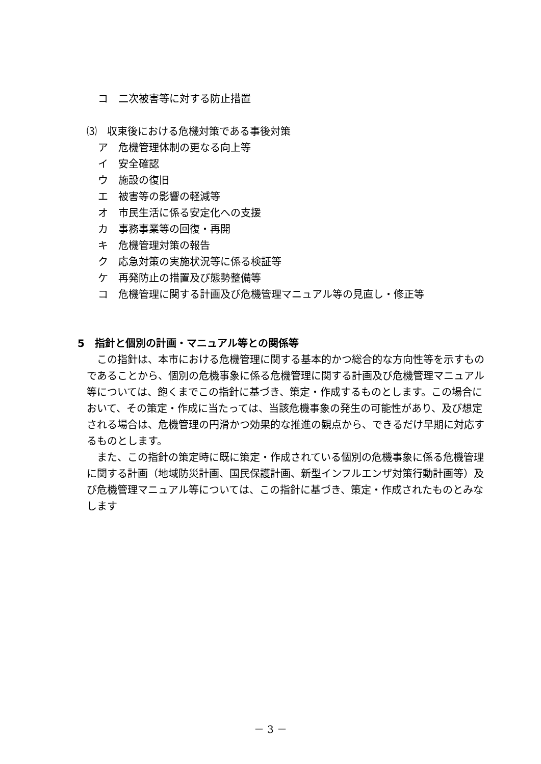コ　二次被害等に対する防止措置
⑶　収束後における危機対策である事後対策
ア　危機管理体制の更なる向上等
イ　安全確認
ウ　施設の復旧
エ　被害等の影響の軽減等
オ　市民生活に係る安定化への支援
カ　事務事業等の回復・再開
キ　危機管理対策の報告
ク　応急対策の実施状況等に係る検証等
ケ　再発防止の措置及び態勢整備等
コ　危機管理に関する計画及び危機管理マニュアル等の見直し・修正等
5　指針と個別の計画・マニュアル等との関係等
この指針は、本市における危機管理に関する基本的かつ総合的な方向性等を示すものであることから、個別の危機事象に係る危機管理に関する計画及び危機管理マニュアル等については、飽くまでこの指針に基づき、策定・作成するものとします。この場合において、その策定・作成に当たっては、当該危機事象の発生の可能性があり、及び想定される場合は、危機管理の円滑かつ効果的な推進の観点から、できるだけ早期に対応するものとします。
また、この指針の策定時に既に策定・作成されている個別の危機事象に係る危機管理に関する計画（地域防災計画、国民保護計画、新型インフルエンザ対策行動計画等）及び危機管理マニュアル等については、この指針に基づき、策定・作成されたものとみなします
－ 3 －